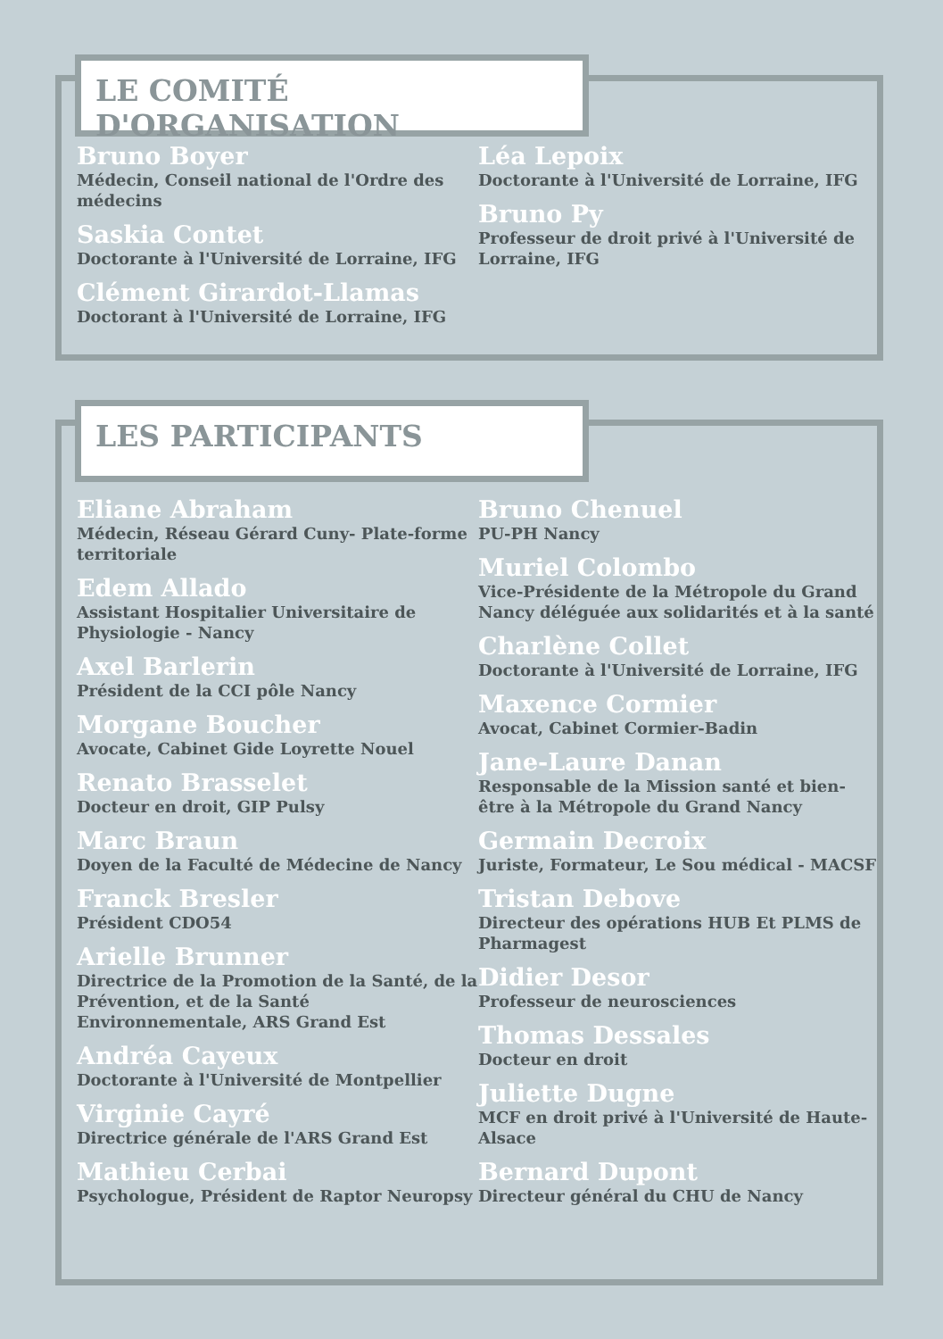LE COMITÉ D'ORGANISATION
Bruno Boyer
Médecin, Conseil national de l'Ordre des médecins
Saskia Contet
Doctorante à l'Université de Lorraine, IFG
Clément Girardot-Llamas
Doctorant à l'Université de Lorraine, IFG
Léa Lepoix
Doctorante à l'Université de Lorraine, IFG
Bruno Py
Professeur de droit privé à l'Université de Lorraine, IFG
LES PARTICIPANTS
Eliane Abraham
Médecin, Réseau Gérard Cuny- Plate-forme territoriale
Edem Allado
Assistant Hospitalier Universitaire de Physiologie - Nancy
Axel Barlerin
Président de la CCI pôle Nancy
Morgane Boucher
Avocate, Cabinet Gide Loyrette Nouel
Renato Brasselet
Docteur en droit, GIP Pulsy
Marc Braun
Doyen de la Faculté de Médecine de Nancy
Franck Bresler
Président CDO54
Arielle Brunner
Directrice de la Promotion de la Santé, de la Prévention, et de la Santé Environnementale, ARS Grand Est
Andréa Cayeux
Doctorante à l'Université de Montpellier
Virginie Cayré
Directrice générale de l'ARS Grand Est
Mathieu Cerbai
Psychologue, Président de Raptor Neuropsy
Bruno Chenuel
PU-PH Nancy
Muriel Colombo
Vice-Présidente de la Métropole du Grand Nancy déléguée aux solidarités et à la santé
Charlène Collet
Doctorante à l'Université de Lorraine, IFG
Maxence Cormier
Avocat, Cabinet Cormier-Badin
Jane-Laure Danan
Responsable de la Mission santé et bien-être à la Métropole du Grand Nancy
Germain Decroix
Juriste, Formateur, Le Sou médical - MACSF
Tristan Debove
Directeur des opérations HUB Et PLMS de Pharmagest
Didier Desor
Professeur de neurosciences
Thomas Dessales
Docteur en droit
Juliette Dugne
MCF en droit privé à l'Université de Haute-Alsace
Bernard Dupont
Directeur général du CHU de Nancy